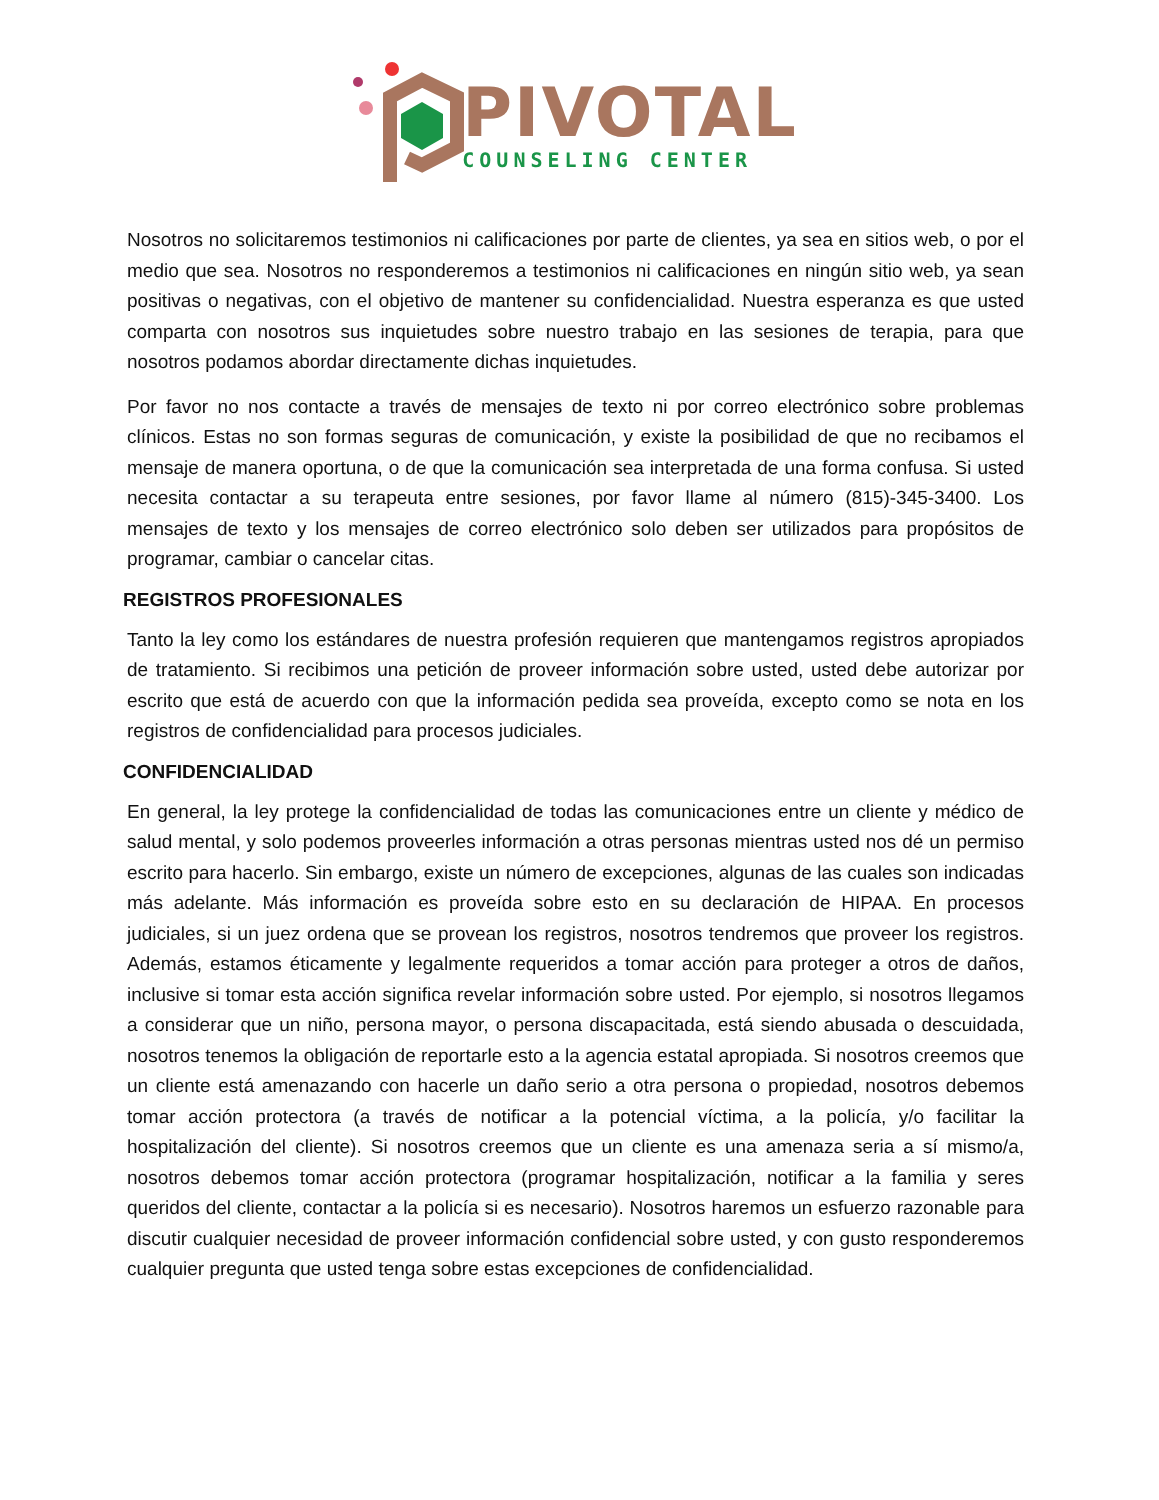PIVOTAL
COUNSELING CENTER
Nosotros no solicitaremos testimonios ni calificaciones por parte de clientes, ya sea en sitios web, o por el medio que sea. Nosotros no responderemos a testimonios ni calificaciones en ningún sitio web, ya sean positivas o negativas, con el objetivo de mantener su confidencialidad. Nuestra esperanza es que usted comparta con nosotros sus inquietudes sobre nuestro trabajo en las sesiones de terapia, para que nosotros podamos abordar directamente dichas inquietudes.
Por favor no nos contacte a través de mensajes de texto ni por correo electrónico sobre problemas clínicos. Estas no son formas seguras de comunicación, y existe la posibilidad de que no recibamos el mensaje de manera oportuna, o de que la comunicación sea interpretada de una forma confusa. Si usted necesita contactar a su terapeuta entre sesiones, por favor llame al número (815)-345-3400. Los mensajes de texto y los mensajes de correo electrónico solo deben ser utilizados para propósitos de programar, cambiar o cancelar citas.
REGISTROS PROFESIONALES
Tanto la ley como los estándares de nuestra profesión requieren que mantengamos registros apropiados de tratamiento. Si recibimos una petición de proveer información sobre usted, usted debe autorizar por escrito que está de acuerdo con que la información pedida sea proveída, excepto como se nota en los registros de confidencialidad para procesos judiciales.
CONFIDENCIALIDAD
En general, la ley protege la confidencialidad de todas las comunicaciones entre un cliente y médico de salud mental, y solo podemos proveerles información a otras personas mientras usted nos dé un permiso escrito para hacerlo. Sin embargo, existe un número de excepciones, algunas de las cuales son indicadas más adelante. Más información es proveída sobre esto en su declaración de HIPAA. En procesos judiciales, si un juez ordena que se provean los registros, nosotros tendremos que proveer los registros. Además, estamos éticamente y legalmente requeridos a tomar acción para proteger a otros de daños, inclusive si tomar esta acción significa revelar información sobre usted. Por ejemplo, si nosotros llegamos a considerar que un niño, persona mayor, o persona discapacitada, está siendo abusada o descuidada, nosotros tenemos la obligación de reportarle esto a la agencia estatal apropiada. Si nosotros creemos que un cliente está amenazando con hacerle un daño serio a otra persona o propiedad, nosotros debemos tomar acción protectora (a través de notificar a la potencial víctima, a la policía, y/o facilitar la hospitalización del cliente). Si nosotros creemos que un cliente es una amenaza seria a sí mismo/a, nosotros debemos tomar acción protectora (programar hospitalización, notificar a la familia y seres queridos del cliente, contactar a la policía si es necesario). Nosotros haremos un esfuerzo razonable para discutir cualquier necesidad de proveer información confidencial sobre usted, y con gusto responderemos cualquier pregunta que usted tenga sobre estas excepciones de confidencialidad.